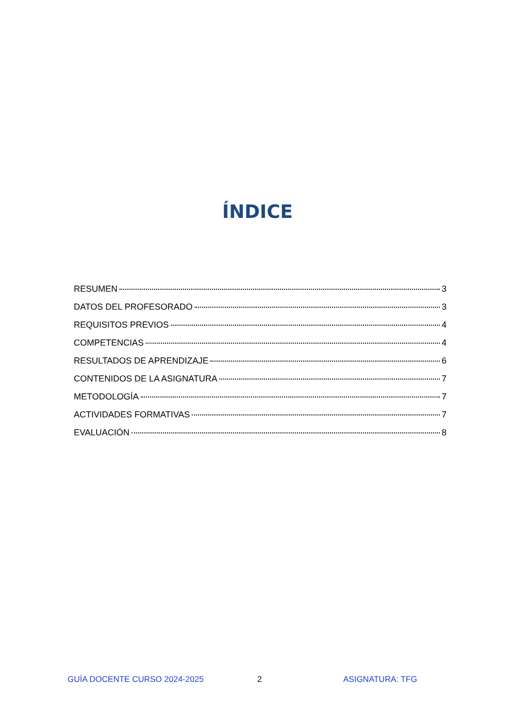ÍNDICE
RESUMEN 3
DATOS DEL PROFESORADO 3
REQUISITOS PREVIOS 4
COMPETENCIAS 4
RESULTADOS DE APRENDIZAJE 6
CONTENIDOS DE LA ASIGNATURA 7
METODOLOGÍA 7
ACTIVIDADES FORMATIVAS 7
EVALUACIÓN 8
GUÍA DOCENTE CURSO 2024-2025 2 ASIGNATURA: TFG